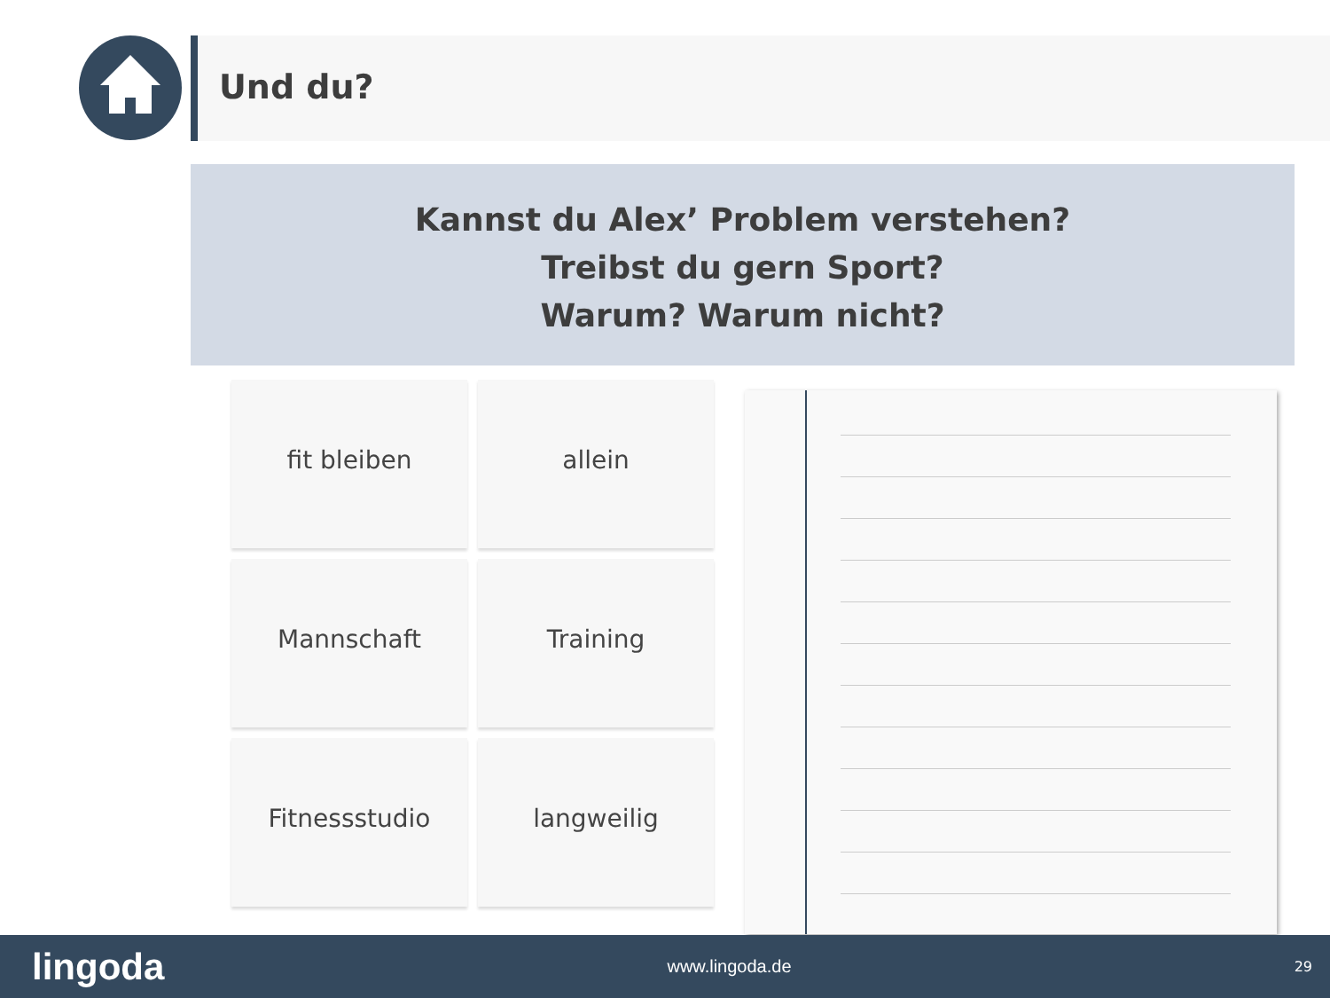Und du?
Kannst du Alex’ Problem verstehen?
Treibst du gern Sport?
Warum? Warum nicht?
fit bleiben
allein
Mannschaft
Training
Fitnessstudio
langweilig
lingoda www.lingoda.de 29